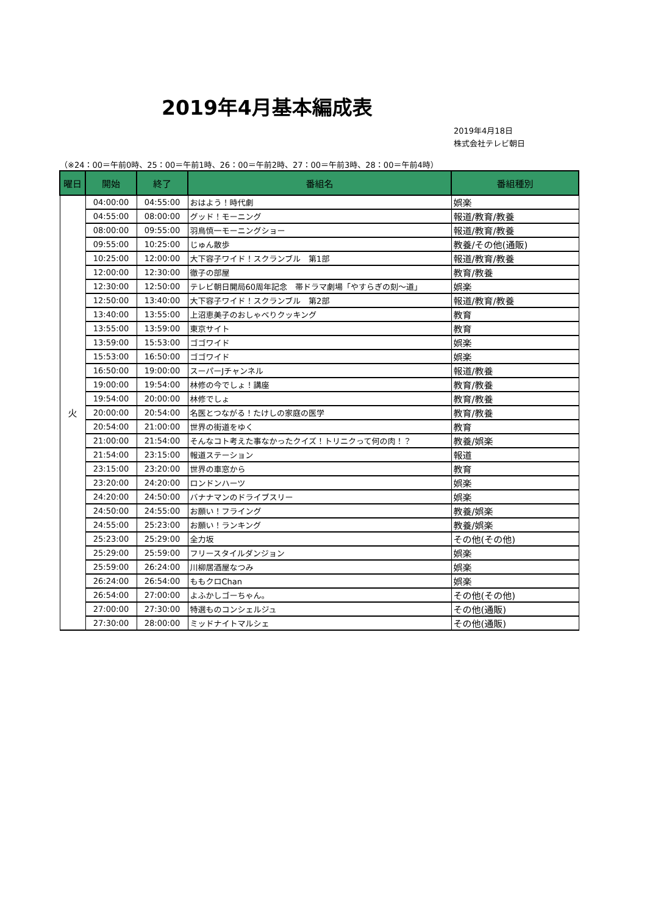2019年4月基本編成表
2019年4月18日
株式会社テレビ朝日
（※24：00＝午前0時、25：00＝午前1時、26：00＝午前2時、27：00＝午前3時、28：00＝午前4時）
| 曜日 | 開始 | 終了 | 番組名 | 番組種別 |
| --- | --- | --- | --- | --- |
| 火 | 04:00:00 | 04:55:00 | おはよう！時代劇 | 娯楽 |
| | 04:55:00 | 08:00:00 | グッド！モーニング | 報道/教育/教養 |
| | 08:00:00 | 09:55:00 | 羽鳥慎一モーニングショー | 報道/教育/教養 |
| | 09:55:00 | 10:25:00 | じゅん散歩 | 教養/その他(通販) |
| | 10:25:00 | 12:00:00 | 大下容子ワイド！スクランブル 第1部 | 報道/教育/教養 |
| | 12:00:00 | 12:30:00 | 徹子の部屋 | 教育/教養 |
| | 12:30:00 | 12:50:00 | テレビ朝日開局60周年記念 帯ドラマ劇場「やすらぎの刻～道」 | 娯楽 |
| | 12:50:00 | 13:40:00 | 大下容子ワイド！スクランブル 第2部 | 報道/教育/教養 |
| | 13:40:00 | 13:55:00 | 上沼恵美子のおしゃべりクッキング | 教育 |
| | 13:55:00 | 13:59:00 | 東京サイト | 教育 |
| | 13:59:00 | 15:53:00 | ゴゴワイド | 娯楽 |
| | 15:53:00 | 16:50:00 | ゴゴワイド | 娯楽 |
| | 16:50:00 | 19:00:00 | スーパーJチャンネル | 報道/教養 |
| | 19:00:00 | 19:54:00 | 林修の今でしょ！講座 | 教育/教養 |
| | 19:54:00 | 20:00:00 | 林修でしょ | 教育/教養 |
| | 20:00:00 | 20:54:00 | 名医とつながる！たけしの家庭の医学 | 教育/教養 |
| | 20:54:00 | 21:00:00 | 世界の街道をゆく | 教育 |
| | 21:00:00 | 21:54:00 | そんなコト考えた事なかったクイズ！トリニクって何の肉！？ | 教養/娯楽 |
| | 21:54:00 | 23:15:00 | 報道ステーション | 報道 |
| | 23:15:00 | 23:20:00 | 世界の車窓から | 教育 |
| | 23:20:00 | 24:20:00 | ロンドンハーツ | 娯楽 |
| | 24:20:00 | 24:50:00 | バナナマンのドライブスリー | 娯楽 |
| | 24:50:00 | 24:55:00 | お願い！フライング | 教養/娯楽 |
| | 24:55:00 | 25:23:00 | お願い！ランキング | 教養/娯楽 |
| | 25:23:00 | 25:29:00 | 全力坂 | その他(その他) |
| | 25:29:00 | 25:59:00 | フリースタイルダンジョン | 娯楽 |
| | 25:59:00 | 26:24:00 | 川柳居酒屋なつみ | 娯楽 |
| | 26:24:00 | 26:54:00 | ももクロChan | 娯楽 |
| | 26:54:00 | 27:00:00 | よふかしゴーちゃん。 | その他(その他) |
| | 27:00:00 | 27:30:00 | 特選ものコンシェルジュ | その他(通販) |
| | 27:30:00 | 28:00:00 | ミッドナイトマルシェ | その他(通販) |